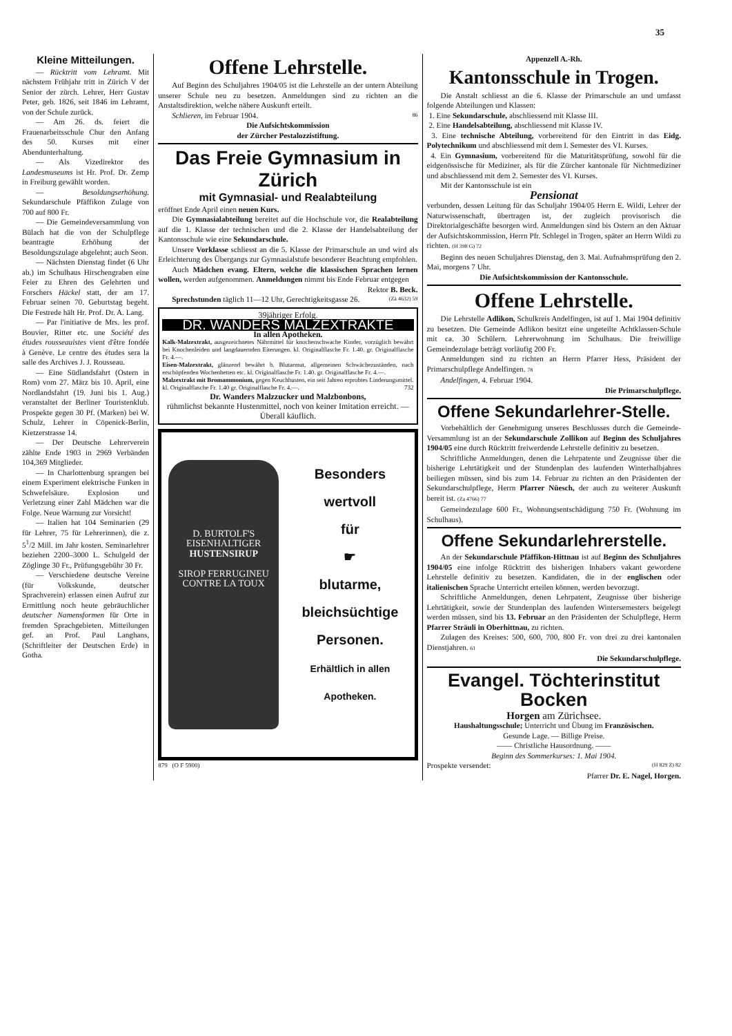35
Kleine Mitteilungen.
— Rücktritt vom Lehramt. Mit nächstem Frühjahr tritt in Zürich V der Senior der zürch. Lehrer, Herr Gustav Peter, geb. 1826, seit 1846 im Lehramt, von der Schule zurück.
— Am 26. ds. feiert die Frauenarbeitsschule Chur den Anfang des 50. Kurses mit einer Abendunterhaltung.
— Als Vizedirektor des Landesmuseums ist Hr. Prof. Dr. Zemp in Freiburg gewählt worden.
— Besoldungserhöhung. Sekundarschule Pfäffikon Zulage von 700 auf 800 Fr.
— Die Gemeindeversammlung von Bülach hat die von der Schulpflege beantragte Erhöhung der Besoldungszulage abgelehnt; auch Seon.
— Nächsten Dienstag findet (6 Uhr ab.) im Schulhaus Hirschengraben eine Feier zu Ehren des Gelehrten und Forschers Häckel statt, der am 17. Februar seinen 70. Geburtstag begeht. Die Festrede hält Hr. Prof. Dr. A. Lang.
— Par l'initiative de Mrs. les prof. Bouvier, Ritter etc. une Société des études rousseauistes vient d'être fondée à Genève. Le centre des études sera la salle des Archives J. J. Rousseau.
— Eine Südlandsfahrt (Ostern in Rom) vom 27. März bis 10. April, eine Nordlandsfahrt (19. Juni bis 1. Aug.) veranstaltet der Berliner Touristenklub. Prospekte gegen 30 Pf. (Marken) bei W. Schulz, Lehrer in Cöpenick-Berlin, Kietzerstrasse 14.
— Der Deutsche Lehrerverein zählte Ende 1903 in 2969 Verbänden 104,369 Mitglieder.
— In Charlottenburg sprangen bei einem Experiment elektrische Funken in Schwefelsäure. Explosion und Verletzung einer Zahl Mädchen war die Folge. Neue Warnung zur Vorsicht!
— Italien hat 104 Seminarien (29 für Lehrer, 75 für Lehrerinnen), die z. 5<sup>1</sup>/2 Mill. im Jahr kosten. Seminarlehrer beziehen 2200–3000 L. Schulgeld der Zöglinge 30 Fr., Prüfungsgebühr 30 Fr.
— Verschiedene deutsche Vereine (für Volkskunde, deutscher Sprachverein) erlassen einen Aufruf zur Ermittlung noch heute gebräuchlicher deutscher Namensformen für Orte in fremden Sprachgebieten. Mitteilungen gef. an Prof. Paul Langhans, (Schriftleiter der Deutschen Erde) in Gotha.
Offene Lehrstelle.
Auf Beginn des Schuljahres 1904/05 ist die Lehrstelle an der untern Abteilung unserer Schule neu zu besetzen. Anmeldungen sind zu richten an die Anstaltsdirektion, welche nähere Auskunft erteilt.
Schlieren, im Februar 1904. 86
Die Aufsichtskommission
der Zürcher Pestalozzistiftung.
Das Freie Gymnasium in Zürich
mit Gymnasial- und Realabteilung
eröffnet Ende April einen neuen Kurs.
Die Gymnasialabteilung bereitet auf die Hochschule vor, die Realabteilung auf die 1. Klasse der technischen und die 2. Klasse der Handelsabteilung der Kantonsschule wie eine Sekundarschule.
Unsere Vorklasse schliesst an die 5. Klasse der Primarschule an und wird als Erleichterung des Übergangs zur Gymnasialstufe besonderer Beachtung empfohlen.
Auch Mädchen evang. Eltern, welche die klassischen Sprachen lernen wollen, werden aufgenommen. Anmeldungen nimmt bis Ende Februar entgegen
Rektor B. Beck.
Sprechstunden täglich 11—12 Uhr, Gerechtigkeitsgasse 26. (Zà 4632) 59
39jähriger Erfolg.
DR. WANDERS MALZEXTRAKTE
In allen Apotheken.
Kalk-Malzextrakt, ausgezeichnetes Nährmittel für knochenschwache Kinder, vorzüglich bewährt bei Knochenleiden und langdauernden Eiterungen. kl. Originalflasche Fr. 1.40. gr. Originalflasche Fr. 4.—.
Eisen-Malzextrakt, glänzend bewährt b. Blutarmut, allgemeinen Schwächezuständen, nach erschöpfenden Wochenbetten etc. kl. Originalflasche Fr. 1.40. gr. Originalflasche Fr. 4.—.
Malzextrakt mit Bromammonium, gegen Keuchhusten, ein seit Jahren erprobtes Linderungsmittel. kl. Originalflasche Fr. 1.40 gr. Originalflasche Fr. 4.—. 732
Dr. Wanders Malzzucker und Malzbonbons,
rühmlichst bekannte Hustenmittel, noch von keiner Imitation erreicht. — Überall käuflich.
D. BURTOLF'S
EISENHALTIGER
HUSTENSIRUP
SIROP FERRUGINEU
CONTRE LA TOUX
Besonders
wertvoll
für
☛
blutarme,
bleichsüchtige
Personen.
Erhältlich in allen
Apotheken.
879 (O F 5900)
Appenzell A.-Rh.
Kantonsschule in Trogen.
Die Anstalt schliesst an die 6. Klasse der Primarschule an und umfasst folgende Abteilungen und Klassen:
1. Eine Sekundarschule, abschliessend mit Klasse III.
2. Eine Handelsabteilung, abschliessend mit Klasse IV.
3. Eine technische Abteilung, vorbereitend für den Eintritt in das Eidg. Polytechnikum und abschliessend mit dem I. Semester des VI. Kurses.
4. Ein Gymnasium, vorbereitend für die Maturitätsprüfung, sowohl für die eidgenössische für Mediziner, als für die Zürcher kantonale für Nichtmediziner und abschliessend mit dem 2. Semester des VI. Kurses.
Mit der Kantonsschule ist ein
Pensionat
verbunden, dessen Leitung für das Schuljahr 1904/05 Herrn E. Wildi, Lehrer der Naturwissenschaft, übertragen ist, der zugleich provisorisch die Direktorialgeschäfte besorgen wird. Anmeldungen sind bis Ostern an den Aktuar der Aufsichtskommission, Herrn Pfr. Schlegel in Trogen, später an Herrn Wildi zu richten. (H 398 G) 72
Beginn des neuen Schuljahres Dienstag, den 3. Mai. Aufnahmsprüfung den 2. Mai, morgens 7 Uhr.
Die Aufsichtskommission der Kantonsschule.
Offene Lehrstelle.
Die Lehrstelle Adlikon, Schulkreis Andelfingen, ist auf 1. Mai 1904 definitiv zu besetzen. Die Gemeinde Adlikon besitzt eine ungeteilte Achtklassen-Schule mit ca. 30 Schülern. Lehrerwohnung im Schulhaus. Die freiwillige Gemeindezulage beträgt vorläufig 200 Fr.
Anmeldungen sind zu richten an Herrn Pfarrer Hess, Präsident der Primarschulpflege Andelfingen. 78
Andelfingen, 4. Februar 1904.
Die Primarschulpflege.
Offene Sekundarlehrer-Stelle.
Vorbehältlich der Genehmigung unseres Beschlusses durch die Gemeinde-Versammlung ist an der Sekundarschule Zollikon auf Beginn des Schuljahres 1904/05 eine durch Rücktritt freiwerdende Lehrstelle definitiv zu besetzen.
Schriftliche Anmeldungen, denen die Lehrpatente und Zeugnisse über die bisherige Lehrtätigkeit und der Stundenplan des laufenden Winterhalbjahres beiliegen müssen, sind bis zum 14. Februar zu richten an den Präsidenten der Sekundarschulpflege, Herrn Pfarrer Nüesch, der auch zu weiterer Auskunft bereit ist. (Za 4766) 77
Gemeindezulage 600 Fr., Wohnungsentschädigung 750 Fr. (Wohnung im Schulhaus).
Offene Sekundarlehrerstelle.
An der Sekundarschule Pfäffikon-Hittnau ist auf Beginn des Schuljahres 1904/05 eine infolge Rücktritt des bisherigen Inhabers vakant gewordene Lehrstelle definitiv zu besetzen. Kandidaten, die in der englischen oder italienischen Sprache Unterricht erteilen können, werden bevorzugt.
Schriftliche Anmeldungen, denen Lehrpatent, Zeugnisse über bisherige Lehrtätigkeit, sowie der Stundenplan des laufenden Wintersemesters beigelegt werden müssen, sind bis 13. Februar an den Präsidenten der Schulpflege, Herrn Pfarrer Sträuli in Oberhittnau, zu richten.
Zulagen des Kreises: 500, 600, 700, 800 Fr. von drei zu drei kantonalen Dienstjahren. 61
Die Sekundarschulpflege.
Evangel. Töchterinstitut Bocken
Horgen am Zürichsee.
Haushaltungsschule; Unterricht und Übung im Französischen.
Gesunde Lage. — Billige Preise.
—— Christliche Hausordnung. ——
Beginn des Sommerkurses: 1. Mai 1904.
Prospekte versendet: (H 829 Z) 82
Pfarrer Dr. E. Nagel, Horgen.